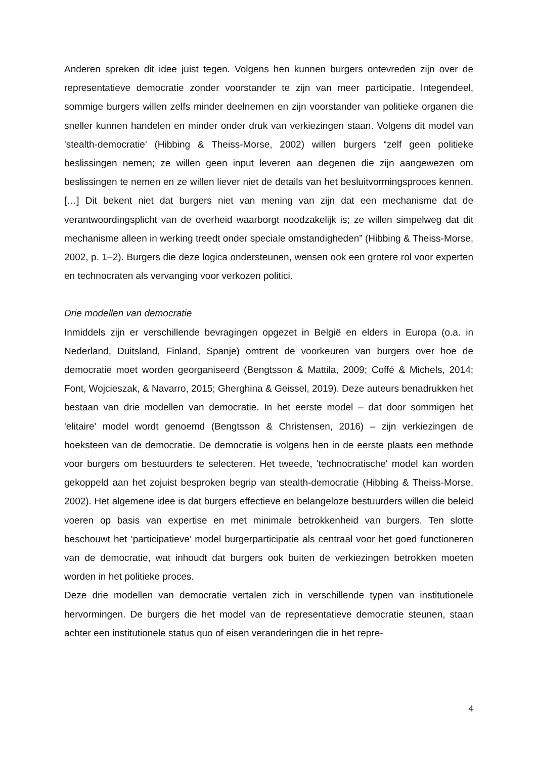Anderen spreken dit idee juist tegen. Volgens hen kunnen burgers ontevreden zijn over de representatieve democratie zonder voorstander te zijn van meer participatie. Integendeel, sommige burgers willen zelfs minder deelnemen en zijn voorstander van politieke organen die sneller kunnen handelen en minder onder druk van verkiezingen staan. Volgens dit model van 'stealth-democratie' (Hibbing & Theiss-Morse, 2002) willen burgers “zelf geen politieke beslissingen nemen; ze willen geen input leveren aan degenen die zijn aangewezen om beslissingen te nemen en ze willen liever niet de details van het besluitvormingsproces kennen. […] Dit bekent niet dat burgers niet van mening van zijn dat een mechanisme dat de verantwoordingsplicht van de overheid waarborgt noodzakelijk is; ze willen simpelweg dat dit mechanisme alleen in werking treedt onder speciale omstandigheden” (Hibbing & Theiss-Morse, 2002, p. 1–2). Burgers die deze logica ondersteunen, wensen ook een grotere rol voor experten en technocraten als vervanging voor verkozen politici.
Drie modellen van democratie
Inmiddels zijn er verschillende bevragingen opgezet in België en elders in Europa (o.a. in Nederland, Duitsland, Finland, Spanje) omtrent de voorkeuren van burgers over hoe de democratie moet worden georganiseerd (Bengtsson & Mattila, 2009; Coffé & Michels, 2014; Font, Wojcieszak, & Navarro, 2015; Gherghina & Geissel, 2019). Deze auteurs benadrukken het bestaan van drie modellen van democratie. In het eerste model – dat door sommigen het 'elitaire' model wordt genoemd (Bengtsson & Christensen, 2016) – zijn verkiezingen de hoeksteen van de democratie. De democratie is volgens hen in de eerste plaats een methode voor burgers om bestuurders te selecteren. Het tweede, 'technocratische' model kan worden gekoppeld aan het zojuist besproken begrip van stealth-democratie (Hibbing & Theiss-Morse, 2002). Het algemene idee is dat burgers effectieve en belangeloze bestuurders willen die beleid voeren op basis van expertise en met minimale betrokkenheid van burgers. Ten slotte beschouwt het ‘participatieve’ model burgerparticipatie als centraal voor het goed functioneren van de democratie, wat inhoudt dat burgers ook buiten de verkiezingen betrokken moeten worden in het politieke proces.
Deze drie modellen van democratie vertalen zich in verschillende typen van institutionele hervormingen. De burgers die het model van de representatieve democratie steunen, staan achter een institutionele status quo of eisen veranderingen die in het repre-
4